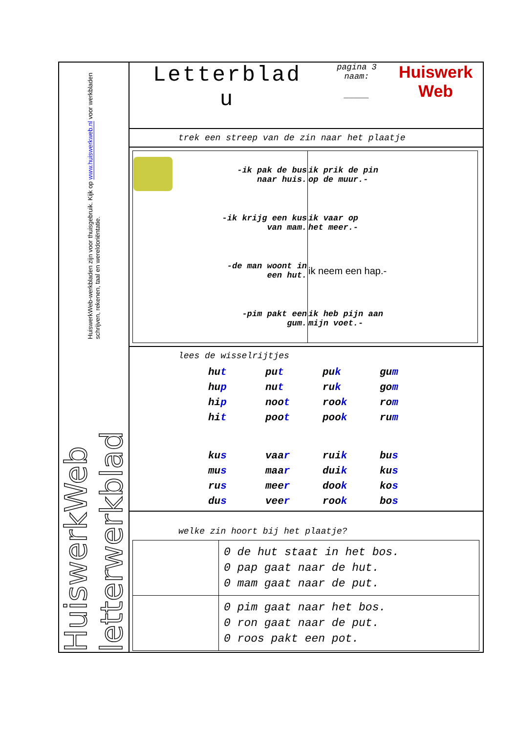HuiswerkWeb letterwerkblad HuiswerkWeb-werkbladen zijn voor thuisgebruik. Kijk op www.huiswerkweb.nl voor werkbladen schrijven, rekenen, taal en wereldoriëntatie.
Letterblad
u
pagina 3
naam:
_____
Huiswerk
Web
trek een streep van de zin naar het plaatje
| | -ik pak de bus naar huis. | ik prik de pin op de muur.- | |
| | -ik krijg een kus van mam. | ik vaar op het meer.- | |
| | -de man woont in een hut. | ik neem een hap.- | |
| | -pim pakt een gum. | ik heb pijn aan mijn voet.- | |
lees de wisselrijtjes
| hu t | pu t | pu k | gu m |
| hu p | nu t | ru k | go m |
| hi p | noo t | roo k | ro m |
| hi t | poo t | poo k | ru m |
| ku s | vaa r | rui k | bu s |
| mu s | maa r | dui k | ku s |
| ru s | mee r | doo k | ko s |
| du s | vee r | roo k | bo s |
welke zin hoort bij het plaatje?
| | 0 de hut staat in het bos. 0 pap gaat naar de hut. 0 mam gaat naar de put. |
| | 0 pim gaat naar het bos. 0 ron gaat naar de put. 0 roos pakt een pot. |